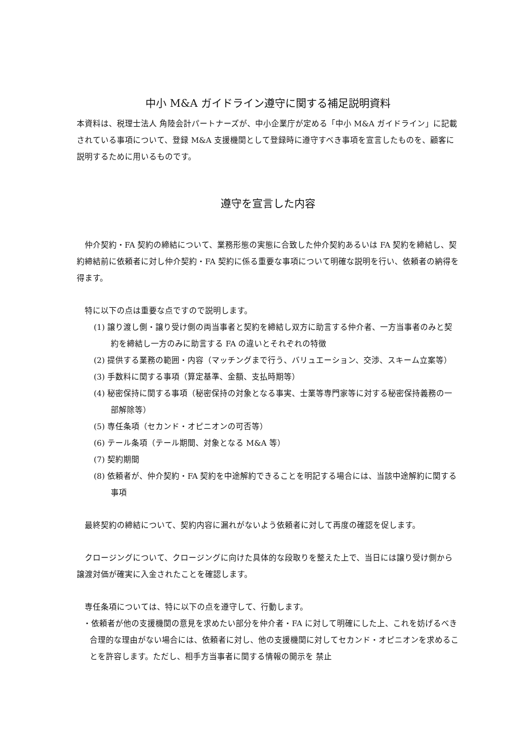中小 M&A ガイドライン遵守に関する補足説明資料
本資料は、税理士法人 角陸会計パートナーズが、中小企業庁が定める「中小 M&A ガイドライン」に記載されている事項について、登録 M&A 支援機関として登録時に遵守すべき事項を宣言したものを、顧客に説明するために用いるものです。
遵守を宣言した内容
仲介契約・FA 契約の締結について、業務形態の実態に合致した仲介契約あるいは FA 契約を締結し、契約締結前に依頼者に対し仲介契約・FA 契約に係る重要な事項について明確な説明を行い、依頼者の納得を得ます。
特に以下の点は重要な点ですので説明します。
(1) 譲り渡し側・譲り受け側の両当事者と契約を締結し双方に助言する仲介者、一方当事者のみと契約を締結し一方のみに助言する FA の違いとそれぞれの特徴
(2) 提供する業務の範囲・内容（マッチングまで行う、バリュエーション、交渉、スキーム立案等）
(3) 手数料に関する事項（算定基準、金額、支払時期等）
(4) 秘密保持に関する事項（秘密保持の対象となる事実、士業等専門家等に対する秘密保持義務の一部解除等）
(5) 専任条項（セカンド・オピニオンの可否等）
(6) テール条項（テール期間、対象となる M&A 等）
(7) 契約期間
(8) 依頼者が、仲介契約・FA 契約を中途解約できることを明記する場合には、当該中途解約に関する事項
最終契約の締結について、契約内容に漏れがないよう依頼者に対して再度の確認を促します。
クロージングについて、クロージングに向けた具体的な段取りを整えた上で、当日には譲り受け側から譲渡対価が確実に入金されたことを確認します。
専任条項については、特に以下の点を遵守して、行動します。
・依頼者が他の支援機関の意見を求めたい部分を仲介者・FA に対して明確にした上、これを妨げるべき合理的な理由がない場合には、依頼者に対し、他の支援機関に対してセカンド・オピニオンを求めることを許容します。ただし、相手方当事者に関する情報の開示を 禁止